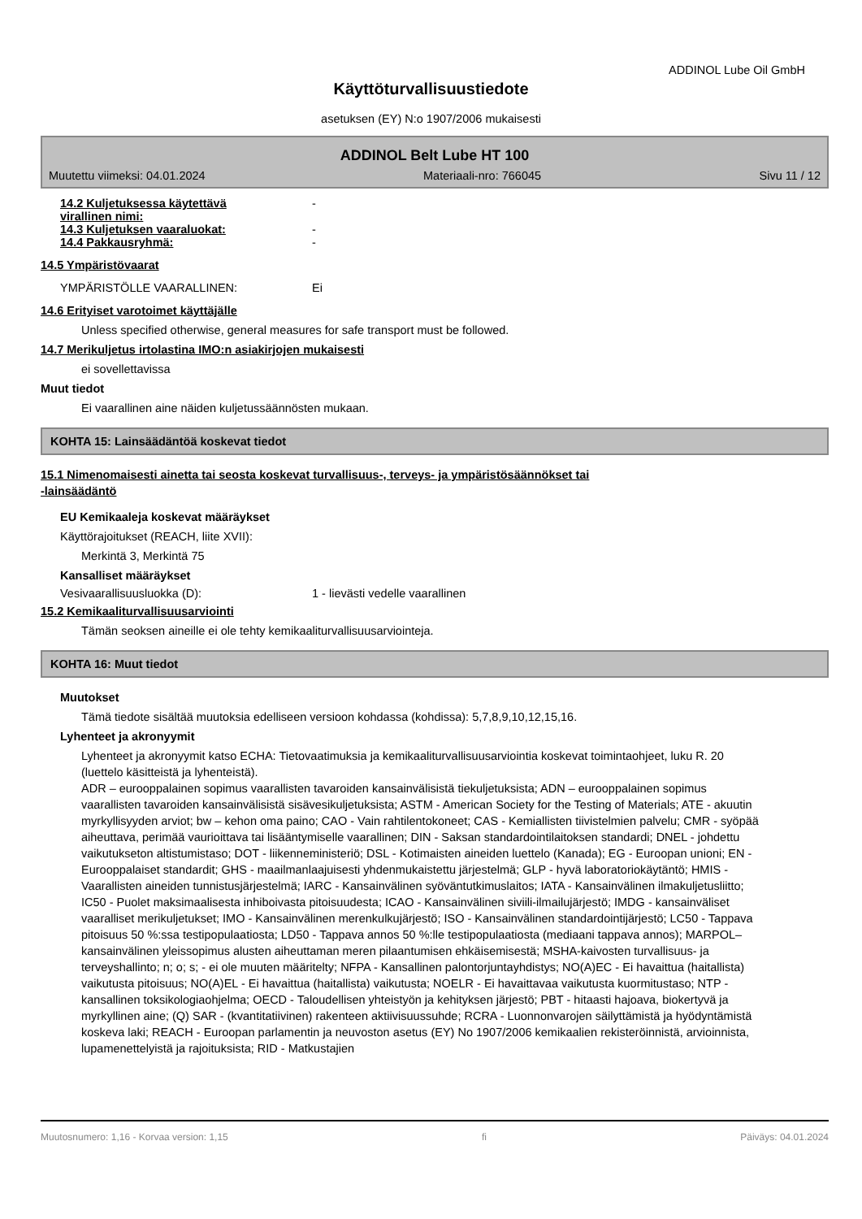ADDINOL Lube Oil GmbH
Käyttöturvallisuustiedote
asetuksen (EY) N:o 1907/2006 mukaisesti
ADDINOL Belt Lube HT 100
Muutettu viimeksi: 04.01.2024 Materiaali-nro: 766045 Sivu 11 / 12
14.2 Kuljetuksessa käytettävä
virallinen nimi:
-
14.3 Kuljetuksen vaaraluokat: -
14.4 Pakkausryhmä: -
14.5 Ympäristövaarat
YMPÄRISTÖLLE VAARALLINEN: Ei
14.6 Erityiset varotoimet käyttäjälle
Unless specified otherwise, general measures for safe transport must be followed.
14.7 Merikuljetus irtolastina IMO:n asiakirjojen mukaisesti
ei sovellettavissa
Muut tiedot
Ei vaarallinen aine näiden kuljetussäännösten mukaan.
KOHTA 15: Lainsäädäntöä koskevat tiedot
15.1 Nimenomaisesti ainetta tai seosta koskevat turvallisuus-, terveys- ja ympäristösäännökset tai
-lainsäädäntö
EU Kemikaaleja koskevat määräykset
Käyttörajoitukset (REACH, liite XVII):
Merkintä 3, Merkintä 75
Kansalliset määräykset
Vesivaarallisuusluokka (D): 1 - lievästi vedelle vaarallinen
15.2 Kemikaaliturvallisuusarviointi
Tämän seoksen aineille ei ole tehty kemikaaliturvallisuusarviointeja.
KOHTA 16: Muut tiedot
Muutokset
Tämä tiedote sisältää muutoksia edelliseen versioon kohdassa (kohdissa): 5,7,8,9,10,12,15,16.
Lyhenteet ja akronyymit
Lyhenteet ja akronyymit katso ECHA: Tietovaatimuksia ja kemikaaliturvallisuusarviointia koskevat toimintaohjeet, luku R. 20 (luettelo käsitteistä ja lyhenteistä).
ADR – eurooppalainen sopimus vaarallisten tavaroiden kansainvälisistä tiekuljetuksista; ADN – eurooppalainen sopimus vaarallisten tavaroiden kansainvälisistä sisävesikuljetuksista; ASTM - American Society for the Testing of Materials; ATE - akuutin myrkyllisyyden arviot; bw – kehon oma paino; CAO - Vain rahtilentokoneet; CAS - Kemiallisten tiivistelmien palvelu; CMR - syöpää aiheuttava, perimää vaurioittava tai lisääntymiselle vaarallinen; DIN - Saksan standardointilaitoksen standardi; DNEL - johdettu vaikutukseton altistumistaso; DOT - liikenneministeriö; DSL - Kotimaisten aineiden luettelo (Kanada); EG - Euroopan unioni; EN - Eurooppalaiset standardit; GHS - maailmanlaajuisesti yhdenmukaistettu järjestelmä; GLP - hyvä laboratoriokäytäntö; HMIS - Vaarallisten aineiden tunnistusjärjestelmä; IARC - Kansainvälinen syöväntutkimuslaitos; IATA - Kansainvälinen ilmakuljetusliitto; IC50 - Puolet maksimaalisesta inhiboivasta pitoisuudesta; ICAO - Kansainvälinen siviili-ilmailujärjestö; IMDG - kansainväliset vaaralliset merikuljetukset; IMO - Kansainvälinen merenkulkujärjestö; ISO - Kansainvälinen standardointijärjestö; LC50 - Tappava pitoisuus 50 %:ssa testipopulaatiosta; LD50 - Tappava annos 50 %:lle testipopulaatiosta (mediaani tappava annos); MARPOL–kansainvälinen yleissopimus alusten aiheuttaman meren pilaantumisen ehkäisemisestä; MSHA-kaivosten turvallisuus- ja terveyshallinto; n; o; s; - ei ole muuten määritelty; NFPA - Kansallinen palontorjuntayhdistys; NO(A)EC - Ei havaittua (haitallista) vaikutusta pitoisuus; NO(A)EL - Ei havaittua (haitallista) vaikutusta; NOELR - Ei havaittavaa vaikutusta kuormitustaso; NTP - kansallinen toksikologiaohjelma; OECD - Taloudellisen yhteistyön ja kehityksen järjestö; PBT - hitaasti hajoava, biokertyvä ja myrkyllinen aine; (Q) SAR - (kvantitatiivinen) rakenteen aktiivisuussuhde; RCRA - Luonnonvarojen säilyttämistä ja hyödyntämistä koskeva laki; REACH - Euroopan parlamentin ja neuvoston asetus (EY) No 1907/2006 kemikaalien rekisteröinnistä, arvioinnista, lupamenettelyistä ja rajoituksista; RID - Matkustajien
Muutosnumero: 1,16 - Korvaa version: 1,15 fi Päiväys: 04.01.2024